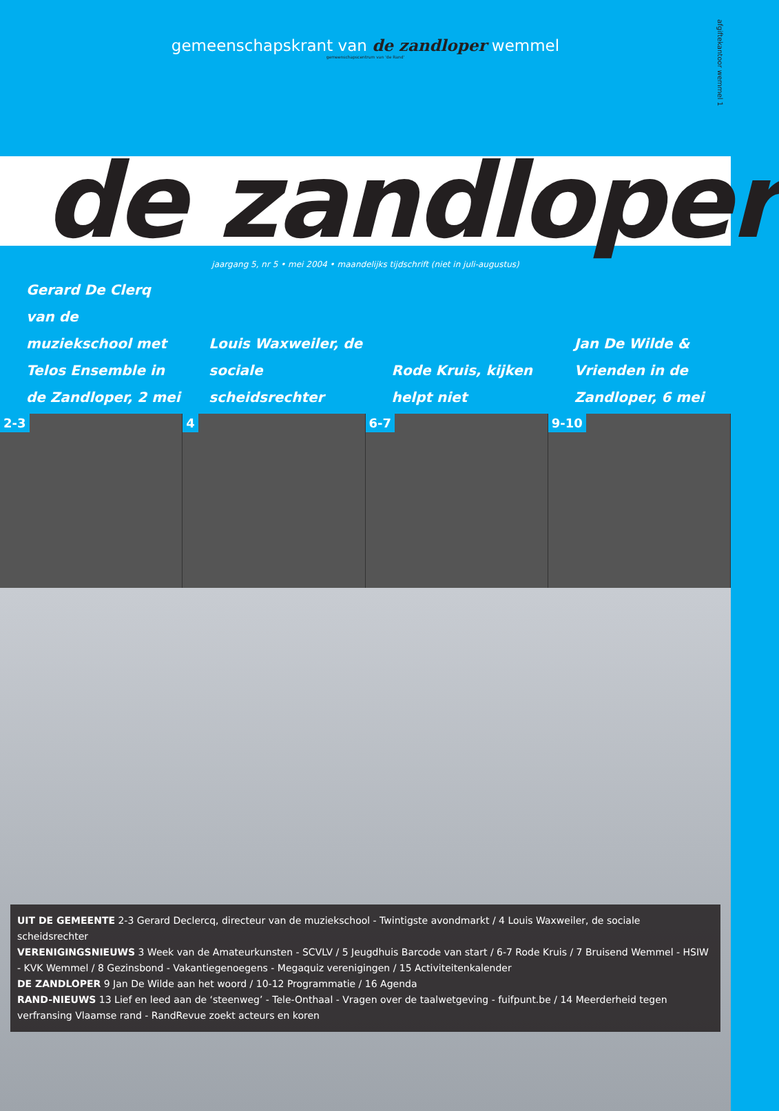gemeenschapskrant van de zandloper wemmel
gemeenschapscentrum van 'de Rand'
afgiftekantoor wemmel 1
de zandloper
jaargang 5, nr 5 • mei 2004 • maandelijks tijdschrift (niet in juli-augustus)
Gerard De Clerq van de muziekschool met Telos Ensemble in de Zandloper, 2 mei
Louis Waxweiler, de sociale scheidsrechter
Rode Kruis, kijken helpt niet Jan De Wilde & Vrienden in de Zandloper, 6 mei
2-3 4 6-7 9-10
UIT DE GEMEENTE 2-3 Gerard Declercq, directeur van de muziekschool - Twintigste avondmarkt / 4 Louis Waxweiler, de sociale scheidsrechter
VERENIGINGSNIEUWS 3 Week van de Amateurkunsten - SCVLV / 5 Jeugdhuis Barcode van start / 6-7 Rode Kruis / 7 Bruisend Wemmel - HSIW - KVK Wemmel / 8 Gezinsbond - Vakantiegenoegens - Megaquiz verenigingen / 15 Activiteitenkalender
DE ZANDLOPER 9 Jan De Wilde aan het woord / 10-12 Programmatie / 16 Agenda
RAND-NIEUWS 13 Lief en leed aan de ‘steenweg’ - Tele-Onthaal - Vragen over de taalwetgeving - fuifpunt.be / 14 Meerderheid tegen verfransing Vlaamse rand - RandRevue zoekt acteurs en koren